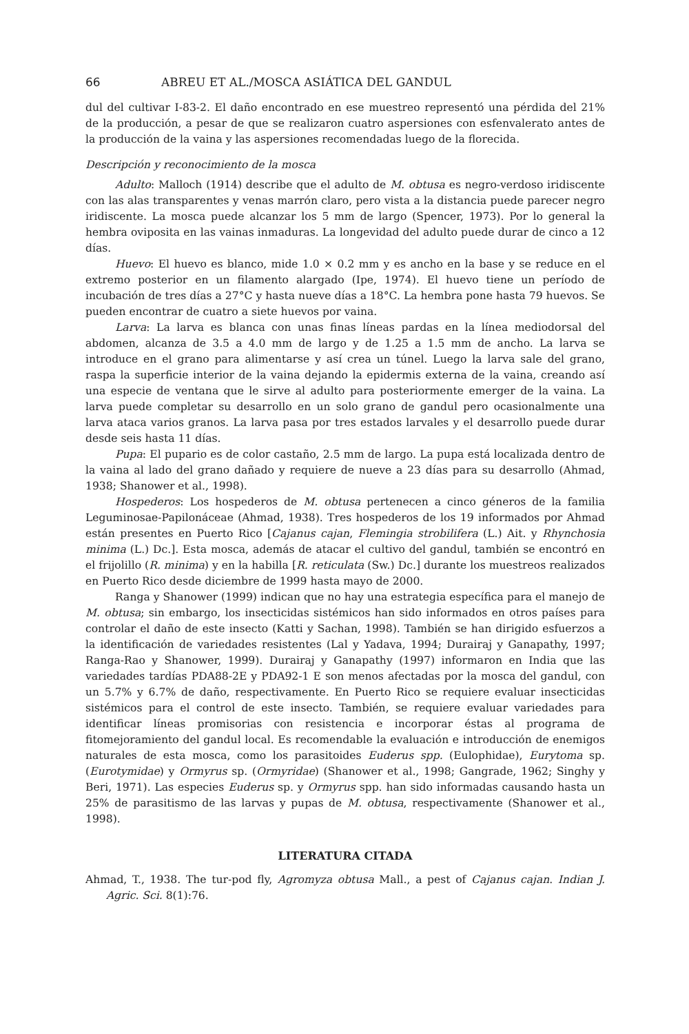66 ABREU ET AL./MOSCA ASIÁTICA DEL GANDUL
dul del cultivar I-83-2. El daño encontrado en ese muestreo representó una pérdida del 21% de la producción, a pesar de que se realizaron cuatro aspersiones con esfenvalerato antes de la producción de la vaina y las aspersiones recomendadas luego de la florecida.
Descripción y reconocimiento de la mosca
Adulto: Malloch (1914) describe que el adulto de M. obtusa es negro-verdoso iridiscente con las alas transparentes y venas marrón claro, pero vista a la distancia puede parecer negro iridiscente. La mosca puede alcanzar los 5 mm de largo (Spencer, 1973). Por lo general la hembra oviposita en las vainas inmaduras. La longevidad del adulto puede durar de cinco a 12 días.
Huevo: El huevo es blanco, mide 1.0 × 0.2 mm y es ancho en la base y se reduce en el extremo posterior en un filamento alargado (Ipe, 1974). El huevo tiene un período de incubación de tres días a 27°C y hasta nueve días a 18°C. La hembra pone hasta 79 huevos. Se pueden encontrar de cuatro a siete huevos por vaina.
Larva: La larva es blanca con unas finas líneas pardas en la línea mediodorsal del abdomen, alcanza de 3.5 a 4.0 mm de largo y de 1.25 a 1.5 mm de ancho. La larva se introduce en el grano para alimentarse y así crea un túnel. Luego la larva sale del grano, raspa la superficie interior de la vaina dejando la epidermis externa de la vaina, creando así una especie de ventana que le sirve al adulto para posteriormente emerger de la vaina. La larva puede completar su desarrollo en un solo grano de gandul pero ocasionalmente una larva ataca varios granos. La larva pasa por tres estados larvales y el desarrollo puede durar desde seis hasta 11 días.
Pupa: El pupario es de color castaño, 2.5 mm de largo. La pupa está localizada dentro de la vaina al lado del grano dañado y requiere de nueve a 23 días para su desarrollo (Ahmad, 1938; Shanower et al., 1998).
Hospederos: Los hospederos de M. obtusa pertenecen a cinco géneros de la familia Leguminosae-Papilonáceae (Ahmad, 1938). Tres hospederos de los 19 informados por Ahmad están presentes en Puerto Rico [Cajanus cajan, Flemingia strobilifera (L.) Ait. y Rhynchosia minima (L.) Dc.]. Esta mosca, además de atacar el cultivo del gandul, también se encontró en el frijolillo (R. minima) y en la habilla [R. reticulata (Sw.) Dc.] durante los muestreos realizados en Puerto Rico desde diciembre de 1999 hasta mayo de 2000.
Ranga y Shanower (1999) indican que no hay una estrategia específica para el manejo de M. obtusa; sin embargo, los insecticidas sistémicos han sido informados en otros países para controlar el daño de este insecto (Katti y Sachan, 1998). También se han dirigido esfuerzos a la identificación de variedades resistentes (Lal y Yadava, 1994; Durairaj y Ganapathy, 1997; Ranga-Rao y Shanower, 1999). Durairaj y Ganapathy (1997) informaron en India que las variedades tardías PDA88-2E y PDA92-1 E son menos afectadas por la mosca del gandul, con un 5.7% y 6.7% de daño, respectivamente. En Puerto Rico se requiere evaluar insecticidas sistémicos para el control de este insecto. También, se requiere evaluar variedades para identificar líneas promisorias con resistencia e incorporar éstas al programa de fitomejoramiento del gandul local. Es recomendable la evaluación e introducción de enemigos naturales de esta mosca, como los parasitoides Euderus spp. (Eulophidae), Eurytoma sp. (Eurotymidae) y Ormyrus sp. (Ormyridae) (Shanower et al., 1998; Gangrade, 1962; Singhy y Beri, 1971). Las especies Euderus sp. y Ormyrus spp. han sido informadas causando hasta un 25% de parasitismo de las larvas y pupas de M. obtusa, respectivamente (Shanower et al., 1998).
LITERATURA CITADA
Ahmad, T., 1938. The tur-pod fly, Agromyza obtusa Mall., a pest of Cajanus cajan. Indian J. Agric. Sci. 8(1):76.